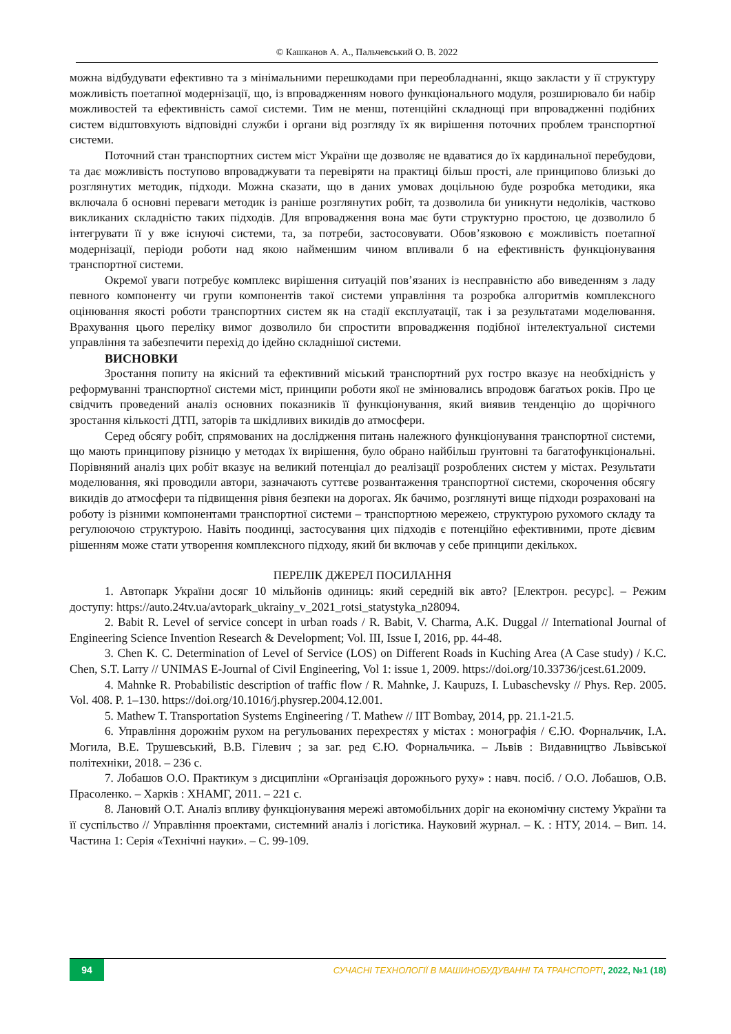© Кашканов А. А., Пальчевський О. В. 2022
можна відбудувати ефективно та з мінімальними перешкодами при переобладнанні, якщо закласти у її структуру можливість поетапної модернізації, що, із впровадженням нового функціонального модуля, розширювало би набір можливостей та ефективність самої системи. Тим не менш, потенційні складнощі при впровадженні подібних систем відштовхують відповідні служби і органи від розгляду їх як вирішення поточних проблем транспортної системи.
Поточний стан транспортних систем міст України ще дозволяє не вдаватися до їх кардинальної перебудови, та дає можливість поступово впроваджувати та перевіряти на практиці більш прості, але принципово близькі до розглянутих методик, підходи. Можна сказати, що в даних умовах доцільною буде розробка методики, яка включала б основні переваги методик із раніше розглянутих робіт, та дозволила би уникнути недоліків, частково викликаних складністю таких підходів. Для впровадження вона має бути структурно простою, це дозволило б інтегрувати її у вже існуючі системи, та, за потреби, застосовувати. Обов’язковою є можливість поетапної модернізації, періоди роботи над якою найменшим чином впливали б на ефективність функціонування транспортної системи.
Окремої уваги потребує комплекс вирішення ситуацій пов’язаних із несправністю або виведенням з ладу певного компоненту чи групи компонентів такої системи управління та розробка алгоритмів комплексного оцінювання якості роботи транспортних систем як на стадії експлуатації, так і за результатами моделювання. Врахування цього переліку вимог дозволило би спростити впровадження подібної інтелектуальної системи управління та забезпечити перехід до ідейно складнішої системи.
ВИСНОВКИ
Зростання попиту на якісний та ефективний міський транспортний рух гостро вказує на необхідність у реформуванні транспортної системи міст, принципи роботи якої не змінювались впродовж багатьох років. Про це свідчить проведений аналіз основних показників її функціонування, який виявив тенденцію до щорічного зростання кількості ДТП, заторів та шкідливих викидів до атмосфери.
Серед обсягу робіт, спрямованих на дослідження питань належного функціонування транспортної системи, що мають принципову різницю у методах їх вирішення, було обрано найбільш ґрунтовні та багатофункціональні. Порівняний аналіз цих робіт вказує на великий потенціал до реалізації розроблених систем у містах. Результати моделювання, які проводили автори, зазначають суттєве розвантаження транспортної системи, скорочення обсягу викидів до атмосфери та підвищення рівня безпеки на дорогах. Як бачимо, розглянуті вище підходи розраховані на роботу із різними компонентами транспортної системи – транспортною мережею, структурою рухомого складу та регулюючою структурою. Навіть поодинці, застосування цих підходів є потенційно ефективними, проте дієвим рішенням може стати утворення комплексного підходу, який би включав у себе принципи декількох.
ПЕРЕЛІК ДЖЕРЕЛ ПОСИЛАННЯ
1. Автопарк України досяг 10 мільйонів одиниць: який середній вік авто? [Електрон. ресурс]. – Режим доступу: https://auto.24tv.ua/avtopark_ukrainy_v_2021_rotsi_statystyka_n28094.
2. Babit R. Level of service concept in urban roads / R. Babit, V. Charma, A.K. Duggal // International Journal of Engineering Science Invention Research & Development; Vol. III, Issue I, 2016, pp. 44-48.
3. Chen K. C. Determination of Level of Service (LOS) on Different Roads in Kuching Area (A Case study) / K.C. Chen, S.T. Larry // UNIMAS E-Journal of Civil Engineering, Vol 1: issue 1, 2009. https://doi.org/10.33736/jcest.61.2009.
4. Mahnke R. Probabilistic description of traffic flow / R. Mahnke, J. Kaupuzs, I. Lubaschevsky // Phys. Rep. 2005. Vol. 408. P. 1–130. https://doi.org/10.1016/j.physrep.2004.12.001.
5. Mathew T. Transportation Systems Engineering / T. Mathew // IIT Bombay, 2014, pp. 21.1-21.5.
6. Управління дорожнім рухом на регульованих перехрестях у містах : монографія / Є.Ю. Форнальчик, І.А. Могила, В.Е. Трушевський, В.В. Гілевич ; за заг. ред Є.Ю. Форнальчика. – Львів : Видавництво Львівської політехніки, 2018. – 236 с.
7. Лобашов О.О. Практикум з дисципліни «Організація дорожнього руху» : навч. посіб. / О.О. Лобашов, О.В. Прасоленко. – Харків : ХНАМГ, 2011. – 221 с.
8. Лановий О.Т. Аналіз впливу функціонування мережі автомобільних доріг на економічну систему України та її суспільство // Управління проектами, системний аналіз і логістика. Науковий журнал. – К. : НТУ, 2014. – Вип. 14. Частина 1: Серія «Технічні науки». – С. 99-109.
94
СУЧАСНІ ТЕХНОЛОГІЇ В МАШИНОБУДУВАННІ ТА ТРАНСПОРТІ, 2022, №1 (18)